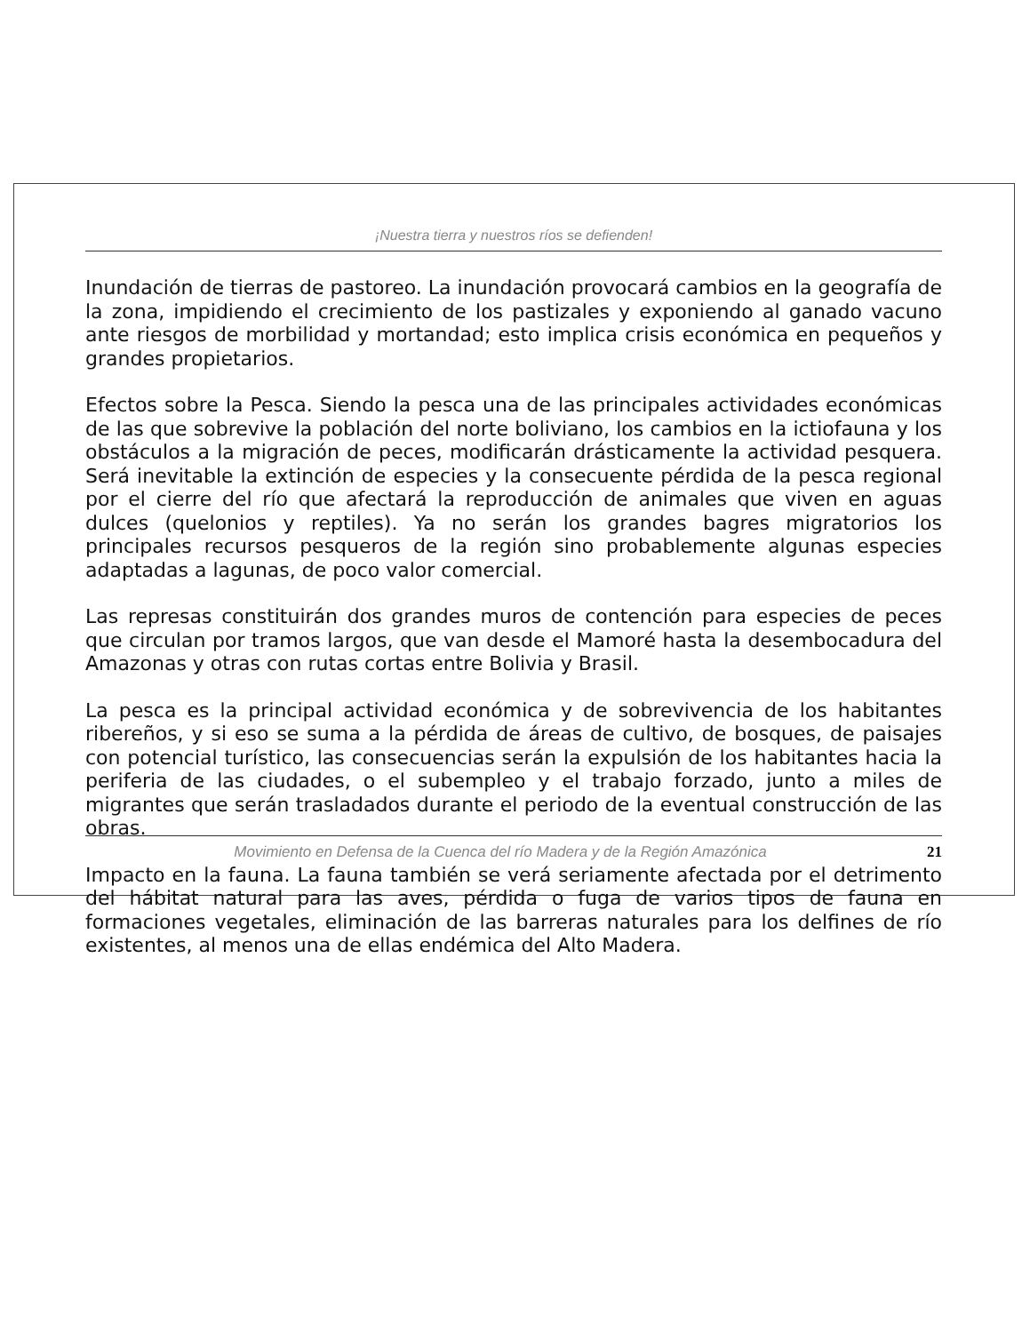¡Nuestra tierra y nuestros ríos se defienden!
Inundación de tierras de pastoreo. La inundación provocará cambios en la geografía de la zona, impidiendo el crecimiento de los pastizales y exponiendo al ganado vacuno ante riesgos de morbilidad y mortandad; esto implica crisis económica en pequeños y grandes propietarios.
Efectos sobre la Pesca. Siendo la pesca una de las principales actividades económicas de las que sobrevive la población del norte boliviano, los cambios en la ictiofauna y los obstáculos a la migración de peces, modificarán drásticamente la actividad pesquera. Será inevitable la extinción de especies y la consecuente pérdida de la pesca regional por el cierre del río que afectará la reproducción de animales que viven en aguas dulces (quelonios y reptiles). Ya no serán los grandes bagres migratorios los principales recursos pesqueros de la región sino probablemente algunas especies adaptadas a lagunas, de poco valor comercial.
Las represas constituirán dos grandes muros de contención para especies de peces que circulan por tramos largos, que van desde el Mamoré hasta la desembocadura del Amazonas y otras con rutas cortas entre Bolivia y Brasil.
La pesca es la principal actividad económica y de sobrevivencia de los habitantes ribereños, y si eso se suma a la pérdida de áreas de cultivo, de bosques, de paisajes con potencial turístico, las consecuencias serán la expulsión de los habitantes hacia la periferia de las ciudades, o el subempleo y el trabajo forzado, junto a miles de migrantes que serán trasladados durante el periodo de la eventual construcción de las obras.
Impacto en la fauna. La fauna también se verá seriamente afectada por el detrimento del hábitat natural para las aves, pérdida o fuga de varios tipos de fauna en formaciones vegetales, eliminación de las barreras naturales para los delfines de río existentes, al menos una de ellas endémica del Alto Madera.
Movimiento en Defensa de la Cuenca del río Madera y de la Región Amazónica 21